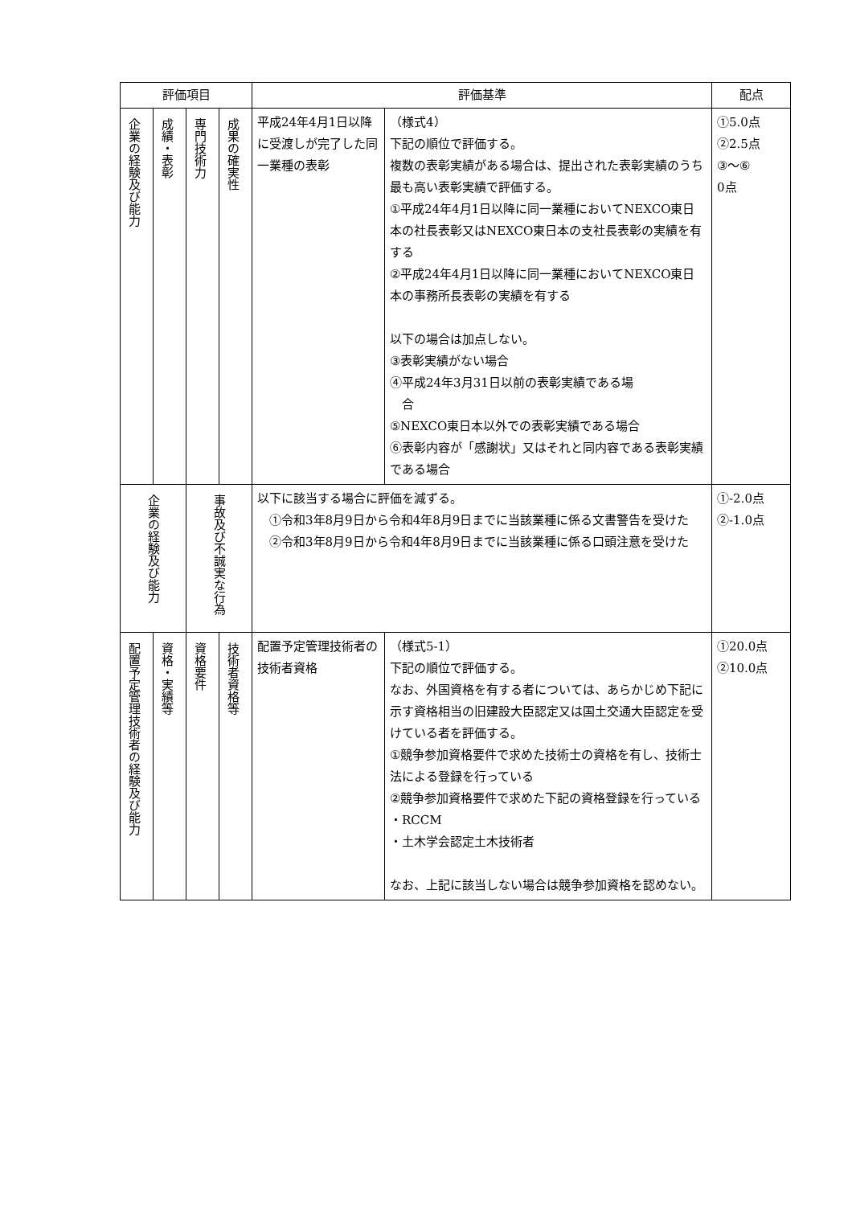| 評価項目 | | | | 評価基準 | | 配点 |
| --- | --- | --- | --- | --- | --- | --- |
| 企業の経験及び能力 | 成績・表彰 | 専門技術力 | 成果の確実性 | 平成24年4月1日以降に受渡しが完了した同一業種の表彰 | （様式4） 下記の順位で評価する。 複数の表彰実績がある場合は、提出された表彰実績のうち最も高い表彰実績で評価する。 ①平成24年4月1日以降に同一業種においてNEXCO東日本の社長表彰又はNEXCO東日本の支社長表彰の実績を有する ②平成24年4月1日以降に同一業種においてNEXCO東日本の事務所長表彰の実績を有する 以下の場合は加点しない。 ③表彰実績がない場合 ④平成24年3月31日以前の表彰実績である場 合 ⑤NEXCO東日本以外での表彰実績である場合 ⑥表彰内容が「感謝状」又はそれと同内容である表彰実績である場合 | ①5.0点 ②2.5点 ③～⑥ 0点 |
| 企業の経験及び能力 | | 事故及び不誠実な行為 | | 以下に該当する場合に評価を減ずる。 ①令和3年8月9日から令和4年8月9日までに当該業種に係る文書警告を受けた ②令和3年8月9日から令和4年8月9日までに当該業種に係る口頭注意を受けた | | ①-2.0点 ②-1.0点 |
| 配置予定管理技術者の経験及び能力 | 資格・実績等 | 資格要件 | 技術者資格等 | 配置予定管理技術者の技術者資格 | （様式5-1） 下記の順位で評価する。 なお、外国資格を有する者については、あらかじめ下記に示す資格相当の旧建設大臣認定又は国土交通大臣認定を受けている者を評価する。 ①競争参加資格要件で求めた技術士の資格を有し、技術士法による登録を行っている ②競争参加資格要件で求めた下記の資格登録を行っている ・RCCM ・土木学会認定土木技術者 なお、上記に該当しない場合は競争参加資格を認めない。 | ①20.0点 ②10.0点 |